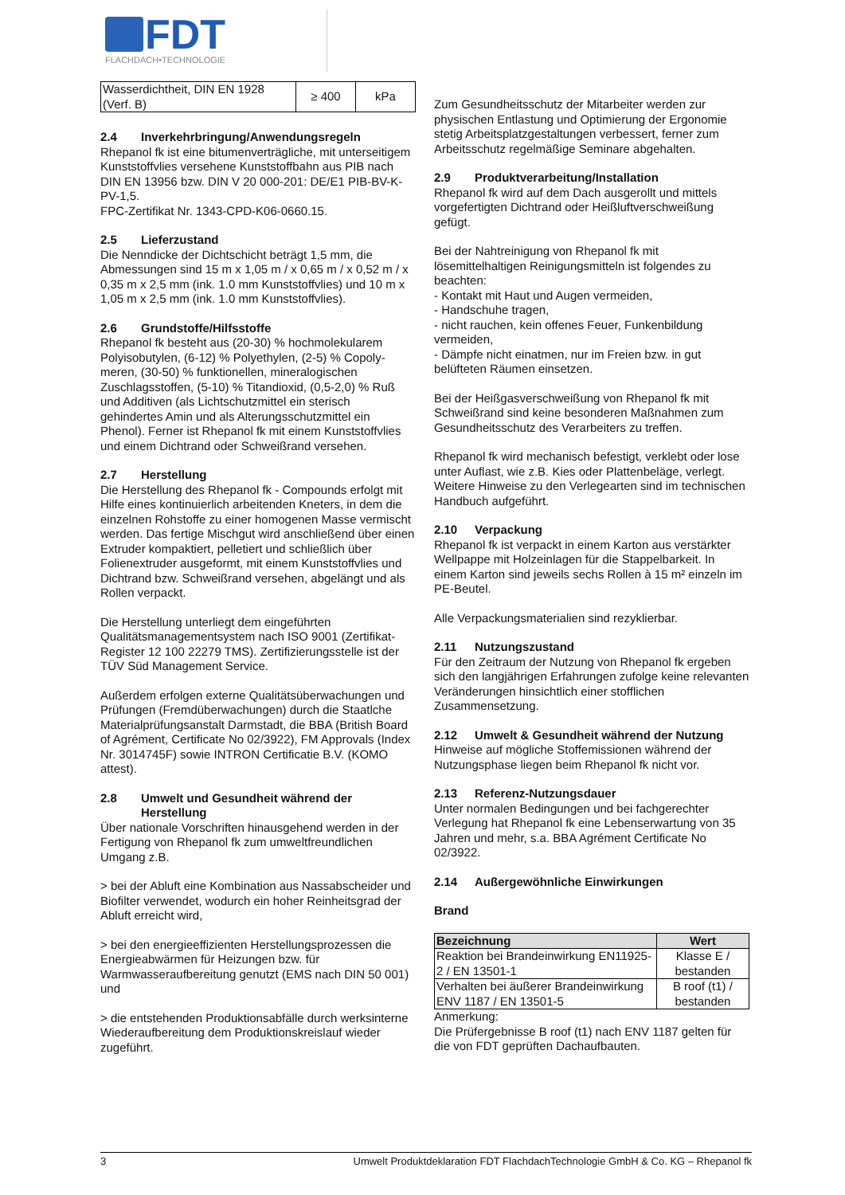FDT
FLACHDACH•TECHNOLOGIE
| Wasserdichtheit, DIN EN 1928 (Verf. B) | ≥ 400 | kPa |
2.4 Inverkehrbringung/Anwendungsregeln
Rhepanol fk ist eine bitumenverträgliche, mit unterseitigem Kunststoffvlies versehene Kunststoffbahn aus PIB nach DIN EN 13956 bzw. DIN V 20 000-201: DE/E1 PIB-BV-K-PV-1,5.
FPC-Zertifikat Nr. 1343-CPD-K06-0660.15.
2.5 Lieferzustand
Die Nenndicke der Dichtschicht beträgt 1,5 mm, die Abmessungen sind 15 m x 1,05 m / x 0,65 m / x 0,52 m / x 0,35 m x 2,5 mm (ink. 1.0 mm Kunststoffvlies) und 10 m x 1,05 m x 2,5 mm (ink. 1.0 mm Kunststoffvlies).
2.6 Grundstoffe/Hilfsstoffe
Rhepanol fk besteht aus (20-30) % hochmolekularem Polyisobutylen, (6-12) % Polyethylen, (2-5) % Copoly-meren, (30-50) % funktionellen, mineralogischen Zuschlagsstoffen, (5-10) % Titandioxid, (0,5-2,0) % Ruß und Additiven (als Lichtschutzmittel ein sterisch gehindertes Amin und als Alterungsschutzmittel ein Phenol). Ferner ist Rhepanol fk mit einem Kunststoffvlies und einem Dichtrand oder Schweißrand versehen.
2.7 Herstellung
Die Herstellung des Rhepanol fk - Compounds erfolgt mit Hilfe eines kontinuierlich arbeitenden Kneters, in dem die einzelnen Rohstoffe zu einer homogenen Masse vermischt werden. Das fertige Mischgut wird anschließend über einen Extruder kompaktiert, pelletiert und schließlich über Folienextruder ausgeformt, mit einem Kunststoffvlies und Dichtrand bzw. Schweißrand versehen, abgelängt und als Rollen verpackt.
Die Herstellung unterliegt dem eingeführten Qualitätsmanagementsystem nach ISO 9001 (Zertifikat-Register 12 100 22279 TMS). Zertifizierungsstelle ist der TÜV Süd Management Service.
Außerdem erfolgen externe Qualitätsüberwachungen und Prüfungen (Fremdüberwachungen) durch die Staatlche Materialprüfungsanstalt Darmstadt, die BBA (British Board of Agrément, Certificate No 02/3922), FM Approvals (Index Nr. 3014745F) sowie INTRON Certificatie B.V. (KOMO attest).
2.8 Umwelt und Gesundheit während der Herstellung
Über nationale Vorschriften hinausgehend werden in der Fertigung von Rhepanol fk zum umweltfreundlichen Umgang z.B.
> bei der Abluft eine Kombination aus Nassabscheider und Biofilter verwendet, wodurch ein hoher Reinheitsgrad der Abluft erreicht wird,
> bei den energieeffizienten Herstellungsprozessen die Energieabwärmen für Heizungen bzw. für Warmwasseraufbereitung genutzt (EMS nach DIN 50 001) und
> die entstehenden Produktionsabfälle durch werksinterne Wiederaufbereitung dem Produktionskreislauf wieder zugeführt.
Zum Gesundheitsschutz der Mitarbeiter werden zur physischen Entlastung und Optimierung der Ergonomie stetig Arbeitsplatzgestaltungen verbessert, ferner zum Arbeitsschutz regelmäßige Seminare abgehalten.
2.9 Produktverarbeitung/Installation
Rhepanol fk wird auf dem Dach ausgerollt und mittels vorgefertigten Dichtrand oder Heißluftverschweißung gefügt.
Bei der Nahtreinigung von Rhepanol fk mit lösemittelhaltigen Reinigungsmitteln ist folgendes zu beachten:
- Kontakt mit Haut und Augen vermeiden,
- Handschuhe tragen,
- nicht rauchen, kein offenes Feuer, Funkenbildung vermeiden,
- Dämpfe nicht einatmen, nur im Freien bzw. in gut belüfteten Räumen einsetzen.
Bei der Heißgasverschweißung von Rhepanol fk mit Schweißrand sind keine besonderen Maßnahmen zum Gesundheitsschutz des Verarbeiters zu treffen.
Rhepanol fk wird mechanisch befestigt, verklebt oder lose unter Auflast, wie z.B. Kies oder Plattenbeläge, verlegt. Weitere Hinweise zu den Verlegearten sind im technischen Handbuch aufgeführt.
2.10 Verpackung
Rhepanol fk ist verpackt in einem Karton aus verstärkter Wellpappe mit Holzeinlagen für die Stappelbarkeit. In einem Karton sind jeweils sechs Rollen à 15 m² einzeln im PE-Beutel.
Alle Verpackungsmaterialien sind rezyklierbar.
2.11 Nutzungszustand
Für den Zeitraum der Nutzung von Rhepanol fk ergeben sich den langjährigen Erfahrungen zufolge keine relevanten Veränderungen hinsichtlich einer stofflichen Zusammensetzung.
2.12 Umwelt & Gesundheit während der Nutzung
Hinweise auf mögliche Stoffemissionen während der Nutzungsphase liegen beim Rhepanol fk nicht vor.
2.13 Referenz-Nutzungsdauer
Unter normalen Bedingungen und bei fachgerechter Verlegung hat Rhepanol fk eine Lebenserwartung von 35 Jahren und mehr, s.a. BBA Agrément Certificate No 02/3922.
2.14 Außergewöhnliche Einwirkungen
Brand
| Bezeichnung | Wert |
| --- | --- |
| Reaktion bei Brandeinwirkung EN11925-2 / EN 13501-1 | Klasse E / bestanden |
| Verhalten bei äußerer Brandeinwirkung ENV 1187 / EN 13501-5 | B roof (t1) / bestanden |
Anmerkung:
Die Prüfergebnisse B roof (t1) nach ENV 1187 gelten für die von FDT geprüften Dachaufbauten.
3 Umwelt Produktdeklaration FDT FlachdachTechnologie GmbH & Co. KG – Rhepanol fk